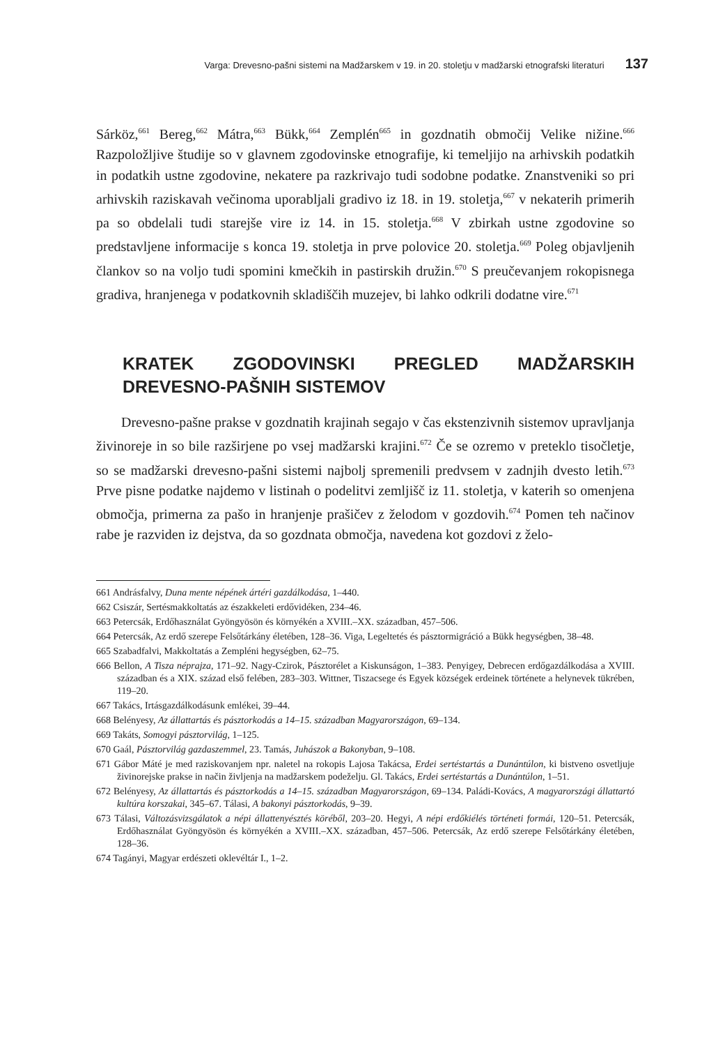Varga: Drevesno-pašni sistemi na Madžarskem v 19. in 20. stoletju v madžarski etnografski literaturi 137
Sárköz,<sup>661</sup> Bereg,<sup>662</sup> Mátra,<sup>663</sup> Bükk,<sup>664</sup> Zemplén<sup>665</sup> in gozdnatih območij Velike nižine.<sup>666</sup> Razpoložljive študije so v glavnem zgodovinske etnografije, ki temeljijo na arhivskih podatkih in podatkih ustne zgodovine, nekatere pa razkrivajo tudi sodobne podatke. Znanstveniki so pri arhivskih raziskavah večinoma uporabljali gradivo iz 18. in 19. stoletja,<sup>667</sup> v nekaterih primerih pa so obdelali tudi starejše vire iz 14. in 15. stoletja.<sup>668</sup> V zbirkah ustne zgodovine so predstavljene informacije s konca 19. stoletja in prve polovice 20. stoletja.<sup>669</sup> Poleg objavljenih člankov so na voljo tudi spomini kmečkih in pastirskih družin.<sup>670</sup> S preučevanjem rokopisnega gradiva, hranjenega v podatkovnih skladiščih muzejev, bi lahko odkrili dodatne vire.<sup>671</sup>
KRATEK ZGODOVINSKI PREGLED MADŽARSKIH DREVESNO-PAŠNIH SISTEMOV
Drevesno-pašne prakse v gozdnatih krajinah segajo v čas ekstenzivnih sistemov upravljanja živinoreje in so bile razširjene po vsej madžarski krajini.<sup>672</sup> Če se ozremo v preteklo tisočletje, so se madžarski drevesno-pašni sistemi najbolj spremenili predvsem v zadnjih dvesto letih.<sup>673</sup> Prve pisne podatke najdemo v listinah o podelitvi zemljišč iz 11. stoletja, v katerih so omenjena območja, primerna za pašo in hranjenje prašičev z želodom v gozdovih.<sup>674</sup> Pomen teh načinov rabe je razviden iz dejstva, da so gozdnata območja, navedena kot gozdovi z želo-
661 Andrásfalvy, Duna mente népének ártéri gazdálkodása, 1–440.
662 Csiszár, Sertésmakkoltatás az északkeleti erdővidéken, 234–46.
663 Petercsák, Erdőhasználat Gyöngyösön és környékén a XVIII.–XX. században, 457–506.
664 Petercsák, Az erdő szerepe Felsőtárkány életében, 128–36. Viga, Legeltetés és pásztormigráció a Bükk hegységben, 38–48.
665 Szabadfalvi, Makkoltatás a Zempléni hegységben, 62–75.
666 Bellon, A Tisza néprajza, 171–92. Nagy-Czirok, Pásztorélet a Kiskunságon, 1–383. Penyigey, Debrecen erdőgazdálkodása a XVIII. században és a XIX. század első felében, 283–303. Wittner, Tiszacsege és Egyek községek erdeinek története a helynevek tükrében, 119–20.
667 Takács, Irtásgazdálkodásunk emlékei, 39–44.
668 Belényesy, Az állattartás és pásztorkodás a 14–15. században Magyarországon, 69–134.
669 Takáts, Somogyi pásztorvilág, 1–125.
670 Gaál, Pásztorvilág gazdaszemmel, 23. Tamás, Juhászok a Bakonyban, 9–108.
671 Gábor Máté je med raziskovanjem npr. naletel na rokopis Lajosa Takácsa, Erdei sertéstartás a Dunántúlon, ki bistveno osvetljuje živinorejske prakse in način življenja na madžarskem podeželju. Gl. Takács, Erdei sertéstartás a Dunántúlon, 1–51.
672 Belényesy, Az állattartás és pásztorkodás a 14–15. században Magyarországon, 69–134. Paládi-Kovács, A magyarországi állattartó kultúra korszakai, 345–67. Tálasi, A bakonyi pásztorkodás, 9–39.
673 Tálasi, Változásvizsgálatok a népi állattenyésztés köréből, 203–20. Hegyi, A népi erdőkiélés történeti formái, 120–51. Petercsák, Erdőhasználat Gyöngyösön és környékén a XVIII.–XX. században, 457–506. Petercsák, Az erdő szerepe Felsőtárkány életében, 128–36.
674 Tagányi, Magyar erdészeti oklevéltár I., 1–2.